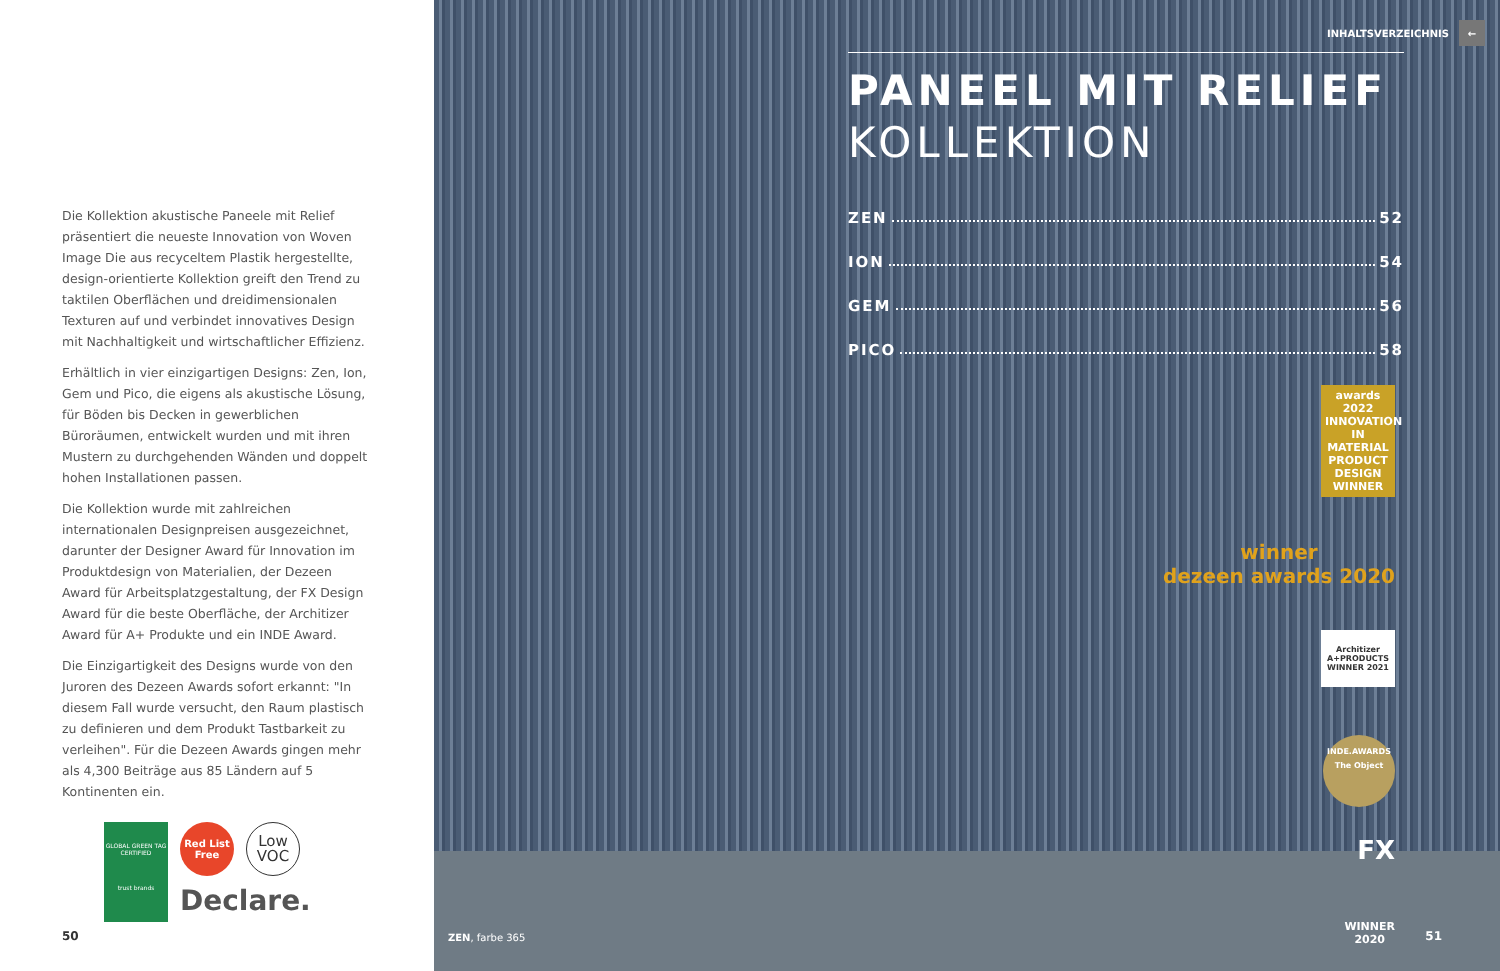Die Kollektion akustische Paneele mit Relief präsentiert die neueste Innovation von Woven Image Die aus recyceltem Plastik hergestellte, design-orientierte Kollektion greift den Trend zu taktilen Oberflächen und dreidimensionalen Texturen auf und verbindet innovatives Design mit Nachhaltigkeit und wirtschaftlicher Effizienz.
Erhältlich in vier einzigartigen Designs: Zen, Ion, Gem und Pico, die eigens als akustische Lösung, für Böden bis Decken in gewerblichen Büroräumen, entwickelt wurden und mit ihren Mustern zu durchgehenden Wänden und doppelt hohen Installationen passen.
Die Kollektion wurde mit zahlreichen internationalen Designpreisen ausgezeichnet, darunter der Designer Award für Innovation im Produktdesign von Materialien, der Dezeen Award für Arbeitsplatzgestaltung, der FX Design Award für die beste Oberfläche, der Architizer Award für A+ Produkte und ein INDE Award.
Die Einzigartigkeit des Designs wurde von den Juroren des Dezeen Awards sofort erkannt: "In diesem Fall wurde versucht, den Raum plastisch zu definieren und dem Produkt Tastbarkeit zu verleihen". Für die Dezeen Awards gingen mehr als 4,300 Beiträge aus 85 Ländern auf 5 Kontinenten ein.
GLOBAL GREEN TAG CERTIFIED
trust brands
Red List Free
Low VOC
Declare.
50
INHALTSVERZEICHNIS ←
PANEEL MIT RELIEF
KOLLEKTION
ZEN 52
ION 54
GEM 56
PICO 58
awards 2022
INNOVATION IN MATERIAL PRODUCT DESIGN
WINNER
winner
dezeen awards 2020
Architizer
A+PRODUCTS
WINNER 2021
INDE.AWARDS
The Object
FX
WINNER
2020
ZEN, farbe 365 51